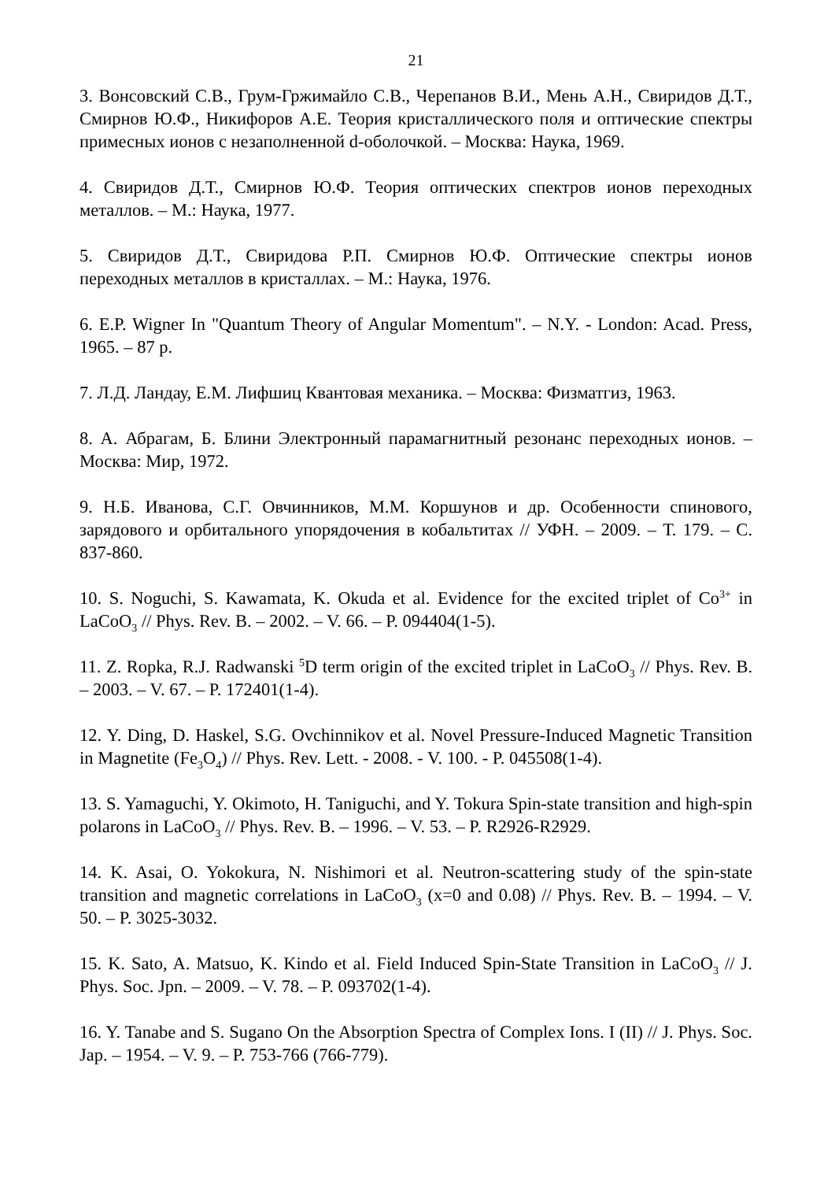21
3. Вонсовский С.В., Грум-Гржимайло С.В., Черепанов В.И., Мень А.Н., Свиридов Д.Т., Смирнов Ю.Ф., Никифоров А.Е. Теория кристаллического поля и оптические спектры примесных ионов с незаполненной d-оболочкой. – Москва: Наука, 1969.
4. Свиридов Д.Т., Смирнов Ю.Ф. Теория оптических спектров ионов переходных металлов. – М.: Наука, 1977.
5. Свиридов Д.Т., Свиридова Р.П. Смирнов Ю.Ф. Оптические спектры ионов переходных металлов в кристаллах. – М.: Наука, 1976.
6. E.P. Wigner In "Quantum Theory of Angular Momentum". – N.Y. - London: Acad. Press, 1965. – 87 p.
7. Л.Д. Ландау, Е.М. Лифшиц Квантовая механика. – Москва: Физматгиз, 1963.
8. А. Абрагам, Б. Блини Электронный парамагнитный резонанс переходных ионов. – Москва: Мир, 1972.
9. Н.Б. Иванова, С.Г. Овчинников, М.М. Коршунов и др. Особенности спинового, зарядового и орбитального упорядочения в кобальтитах // УФН. – 2009. – Т. 179. – С. 837-860.
10. S. Noguchi, S. Kawamata, K. Okuda et al. Evidence for the excited triplet of Co<sup>3+</sup> in LaCoO<sub>3</sub> // Phys. Rev. B. – 2002. – V. 66. – P. 094404(1-5).
11. Z. Ropka, R.J. Radwanski <sup>5</sup>D term origin of the excited triplet in LaCoO<sub>3</sub> // Phys. Rev. B. – 2003. – V. 67. – P. 172401(1-4).
12. Y. Ding, D. Haskel, S.G. Ovchinnikov et al. Novel Pressure-Induced Magnetic Transition in Magnetite (Fe<sub>3</sub>O<sub>4</sub>) // Phys. Rev. Lett. - 2008. - V. 100. - P. 045508(1-4).
13. S. Yamaguchi, Y. Okimoto, H. Taniguchi, and Y. Tokura Spin-state transition and high-spin polarons in LaCoO<sub>3</sub> // Phys. Rev. B. – 1996. – V. 53. – P. R2926-R2929.
14. K. Asai, O. Yokokura, N. Nishimori et al. Neutron-scattering study of the spin-state transition and magnetic correlations in LaCoO<sub>3</sub> (x=0 and 0.08) // Phys. Rev. B. – 1994. – V. 50. – P. 3025-3032.
15. K. Sato, A. Matsuo, K. Kindo et al. Field Induced Spin-State Transition in LaCoO<sub>3</sub> // J. Phys. Soc. Jpn. – 2009. – V. 78. – P. 093702(1-4).
16. Y. Tanabe and S. Sugano On the Absorption Spectra of Complex Ions. I (II) // J. Phys. Soc. Jap. – 1954. – V. 9. – P. 753-766 (766-779).